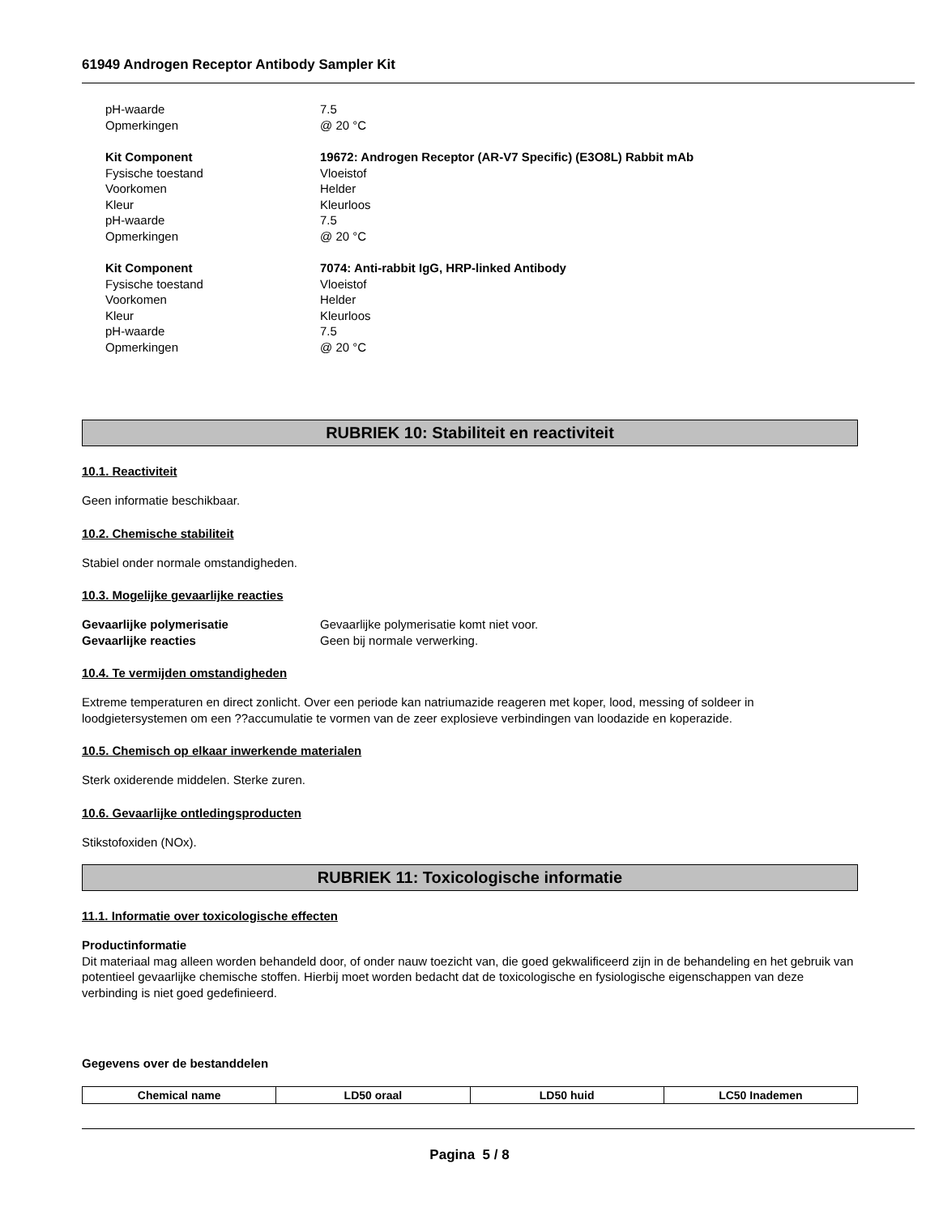61949 Androgen Receptor Antibody Sampler Kit
pH-waarde
7.5
Opmerkingen
@ 20 °C
Kit Component
19672: Androgen Receptor (AR-V7 Specific) (E3O8L) Rabbit mAb
Fysische toestand
Vloeistof
Voorkomen
Helder
Kleur
Kleurloos
pH-waarde
7.5
Opmerkingen
@ 20 °C
Kit Component
7074: Anti-rabbit IgG, HRP-linked Antibody
Fysische toestand
Vloeistof
Voorkomen
Helder
Kleur
Kleurloos
pH-waarde
7.5
Opmerkingen
@ 20 °C
RUBRIEK 10: Stabiliteit en reactiviteit
10.1. Reactiviteit
Geen informatie beschikbaar.
10.2. Chemische stabiliteit
Stabiel onder normale omstandigheden.
10.3. Mogelijke gevaarlijke reacties
Gevaarlijke polymerisatie
Gevaarlijke polymerisatie komt niet voor.
Gevaarlijke reacties
Geen bij normale verwerking.
10.4. Te vermijden omstandigheden
Extreme temperaturen en direct zonlicht. Over een periode kan natriumazide reageren met koper, lood, messing of soldeer in loodgietersystemen om een ??accumulatie te vormen van de zeer explosieve verbindingen van loodazide en koperazide.
10.5. Chemisch op elkaar inwerkende materialen
Sterk oxiderende middelen. Sterke zuren.
10.6. Gevaarlijke ontledingsproducten
Stikstofoxiden (NOx).
RUBRIEK 11: Toxicologische informatie
11.1. Informatie over toxicologische effecten
Productinformatie
Dit materiaal mag alleen worden behandeld door, of onder nauw toezicht van, die goed gekwalificeerd zijn in de behandeling en het gebruik van potentieel gevaarlijke chemische stoffen. Hierbij moet worden bedacht dat de toxicologische en fysiologische eigenschappen van deze verbinding is niet goed gedefinieerd.
Gegevens over de bestanddelen
| Chemical name | LD50 oraal | LD50 huid | LC50 Inademen |
| --- | --- | --- | --- |
Pagina 5 / 8